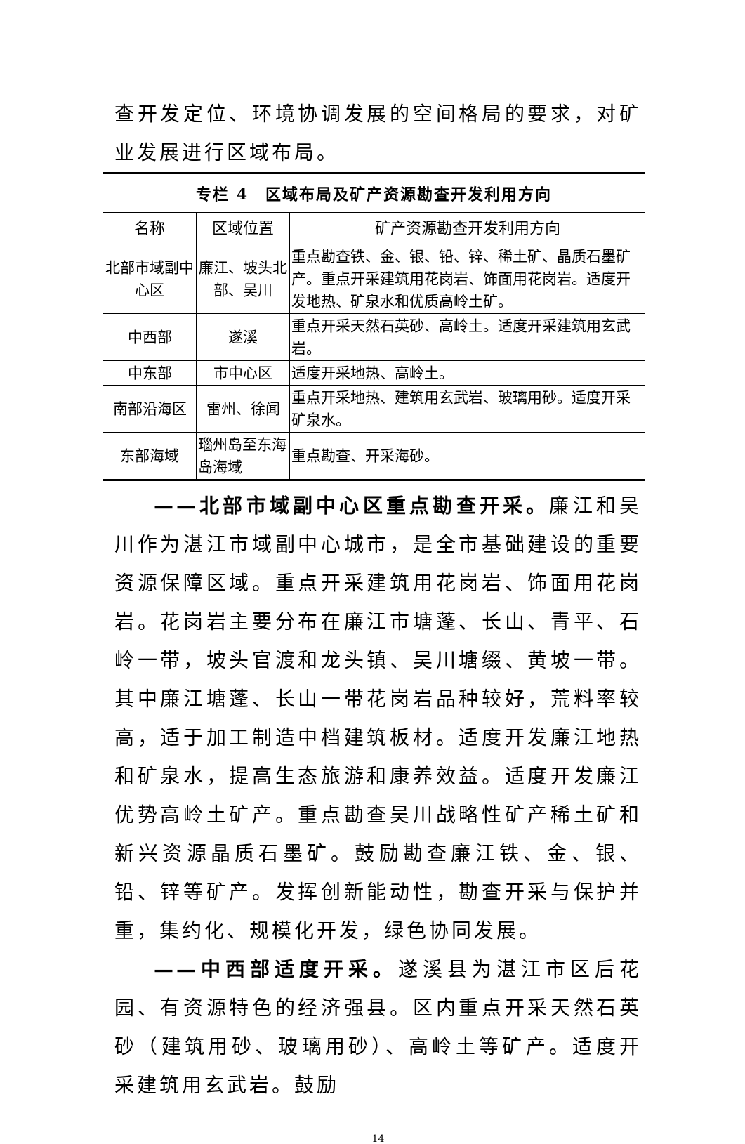查开发定位、环境协调发展的空间格局的要求，对矿业发展进行区域布局。
专栏 4　区域布局及矿产资源勘查开发利用方向
| 名称 | 区域位置 | 矿产资源勘查开发利用方向 |
| --- | --- | --- |
| 北部市域副中心区 | 廉江、坡头北部、吴川 | 重点勘查铁、金、银、铅、锌、稀土矿、晶质石墨矿产。重点开采建筑用花岗岩、饰面用花岗岩。适度开发地热、矿泉水和优质高岭土矿。 |
| 中西部 | 遂溪 | 重点开采天然石英砂、高岭土。适度开采建筑用玄武岩。 |
| 中东部 | 市中心区 | 适度开采地热、高岭土。 |
| 南部沿海区 | 雷州、徐闻 | 重点开采地热、建筑用玄武岩、玻璃用砂。适度开采矿泉水。 |
| 东部海域 | 瑙州岛至东海岛海域 | 重点勘查、开采海砂。 |
——北部市域副中心区重点勘查开采。廉江和吴川作为湛江市域副中心城市，是全市基础建设的重要资源保障区域。重点开采建筑用花岗岩、饰面用花岗岩。花岗岩主要分布在廉江市塘蓬、长山、青平、石岭一带，坡头官渡和龙头镇、吴川塘缀、黄坡一带。其中廉江塘蓬、长山一带花岗岩品种较好，荒料率较高，适于加工制造中档建筑板材。适度开发廉江地热和矿泉水，提高生态旅游和康养效益。适度开发廉江优势高岭土矿产。重点勘查吴川战略性矿产稀土矿和新兴资源晶质石墨矿。鼓励勘查廉江铁、金、银、铅、锌等矿产。发挥创新能动性，勘查开采与保护并重，集约化、规模化开发，绿色协同发展。
——中西部适度开采。遂溪县为湛江市区后花园、有资源特色的经济强县。区内重点开采天然石英砂（建筑用砂、玻璃用砂）、高岭土等矿产。适度开采建筑用玄武岩。鼓励
14